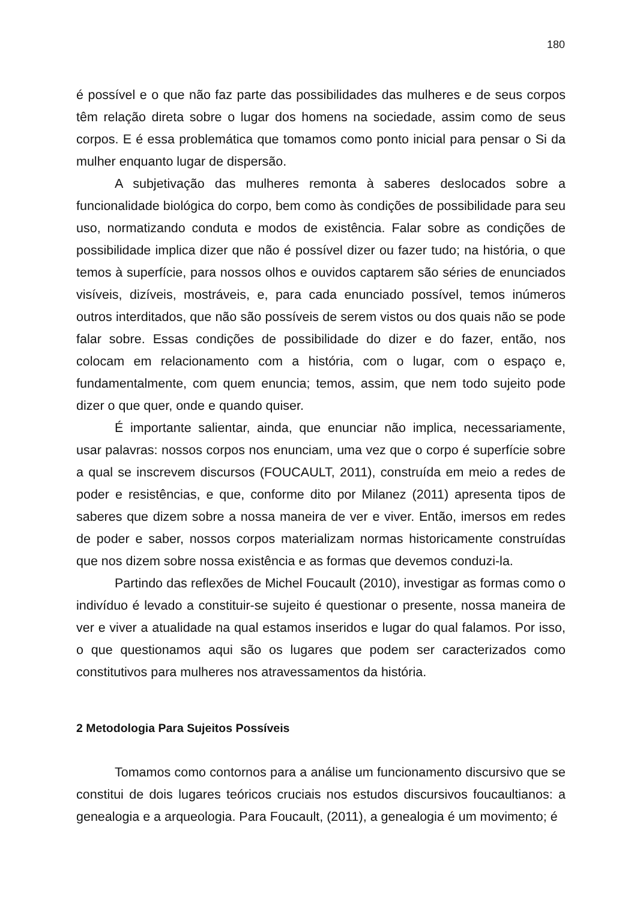180
é possível e o que não faz parte das possibilidades das mulheres e de seus corpos têm relação direta sobre o lugar dos homens na sociedade, assim como de seus corpos. E é essa problemática que tomamos como ponto inicial para pensar o Si da mulher enquanto lugar de dispersão.
A subjetivação das mulheres remonta à saberes deslocados sobre a funcionalidade biológica do corpo, bem como às condições de possibilidade para seu uso, normatizando conduta e modos de existência. Falar sobre as condições de possibilidade implica dizer que não é possível dizer ou fazer tudo; na história, o que temos à superfície, para nossos olhos e ouvidos captarem são séries de enunciados visíveis, dizíveis, mostráveis, e, para cada enunciado possível, temos inúmeros outros interditados, que não são possíveis de serem vistos ou dos quais não se pode falar sobre. Essas condições de possibilidade do dizer e do fazer, então, nos colocam em relacionamento com a história, com o lugar, com o espaço e, fundamentalmente, com quem enuncia; temos, assim, que nem todo sujeito pode dizer o que quer, onde e quando quiser.
É importante salientar, ainda, que enunciar não implica, necessariamente, usar palavras: nossos corpos nos enunciam, uma vez que o corpo é superfície sobre a qual se inscrevem discursos (FOUCAULT, 2011), construída em meio a redes de poder e resistências, e que, conforme dito por Milanez (2011) apresenta tipos de saberes que dizem sobre a nossa maneira de ver e viver. Então, imersos em redes de poder e saber, nossos corpos materializam normas historicamente construídas que nos dizem sobre nossa existência e as formas que devemos conduzi-la.
Partindo das reflexões de Michel Foucault (2010), investigar as formas como o indivíduo é levado a constituir-se sujeito é questionar o presente, nossa maneira de ver e viver a atualidade na qual estamos inseridos e lugar do qual falamos. Por isso, o que questionamos aqui são os lugares que podem ser caracterizados como constitutivos para mulheres nos atravessamentos da história.
2 Metodologia Para Sujeitos Possíveis
Tomamos como contornos para a análise um funcionamento discursivo que se constitui de dois lugares teóricos cruciais nos estudos discursivos foucaultianos: a genealogia e a arqueologia. Para Foucault, (2011), a genealogia é um movimento; é